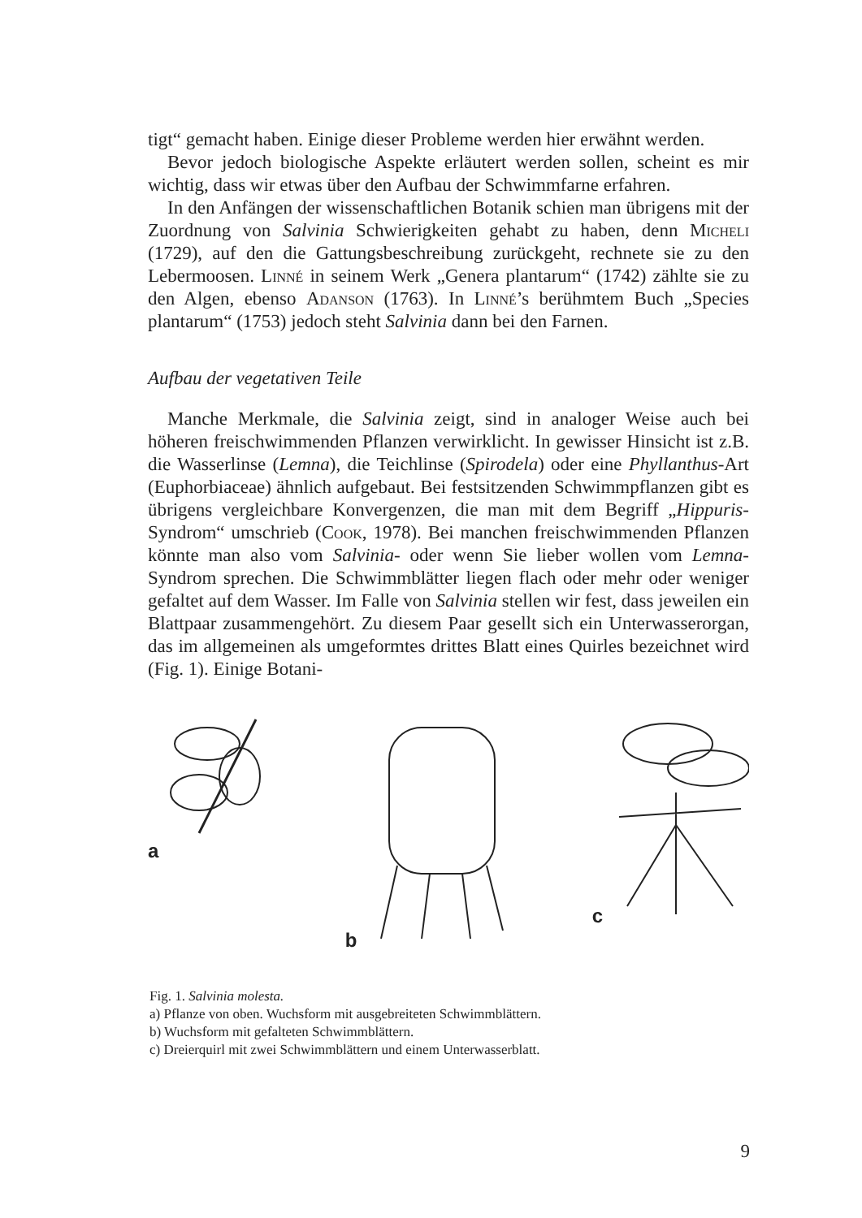tigt“ gemacht haben. Einige dieser Probleme werden hier erwähnt werden.
Bevor jedoch biologische Aspekte erläutert werden sollen, scheint es mir wichtig, dass wir etwas über den Aufbau der Schwimmfarne erfahren.
In den Anfängen der wissenschaftlichen Botanik schien man übrigens mit der Zuordnung von Salvinia Schwierigkeiten gehabt zu haben, denn Micheli (1729), auf den die Gattungsbeschreibung zurückgeht, rechnete sie zu den Lebermoosen. Linné in seinem Werk „Genera plantarum“ (1742) zählte sie zu den Algen, ebenso Adanson (1763). In Linné’s berühmtem Buch „Species plantarum“ (1753) jedoch steht Salvinia dann bei den Farnen.
Aufbau der vegetativen Teile
Manche Merkmale, die Salvinia zeigt, sind in analoger Weise auch bei höheren freischwimmenden Pflanzen verwirklicht. In gewisser Hinsicht ist z.B. die Wasserlinse (Lemna), die Teichlinse (Spirodela) oder eine Phyllanthus-Art (Euphorbiaceae) ähnlich aufgebaut. Bei festsitzenden Schwimmpflanzen gibt es übrigens vergleichbare Konvergenzen, die man mit dem Begriff „Hippuris-Syndrom“ umschrieb (Cook, 1978). Bei manchen freischwimmenden Pflanzen könnte man also vom Salvinia- oder wenn Sie lieber wollen vom Lemna-Syndrom sprechen. Die Schwimmblätter liegen flach oder mehr oder weniger gefaltet auf dem Wasser. Im Falle von Salvinia stellen wir fest, dass jeweilen ein Blattpaar zusammengehört. Zu diesem Paar gesellt sich ein Unterwasserorgan, das im allgemeinen als umgeformtes drittes Blatt eines Quirles bezeichnet wird (Fig. 1). Einige Botani-
a b c
Fig. 1. Salvinia molesta.
a) Pflanze von oben. Wuchsform mit ausgebreiteten Schwimmblättern.
b) Wuchsform mit gefalteten Schwimmblättern.
c) Dreierquirl mit zwei Schwimmblättern und einem Unterwasserblatt.
9